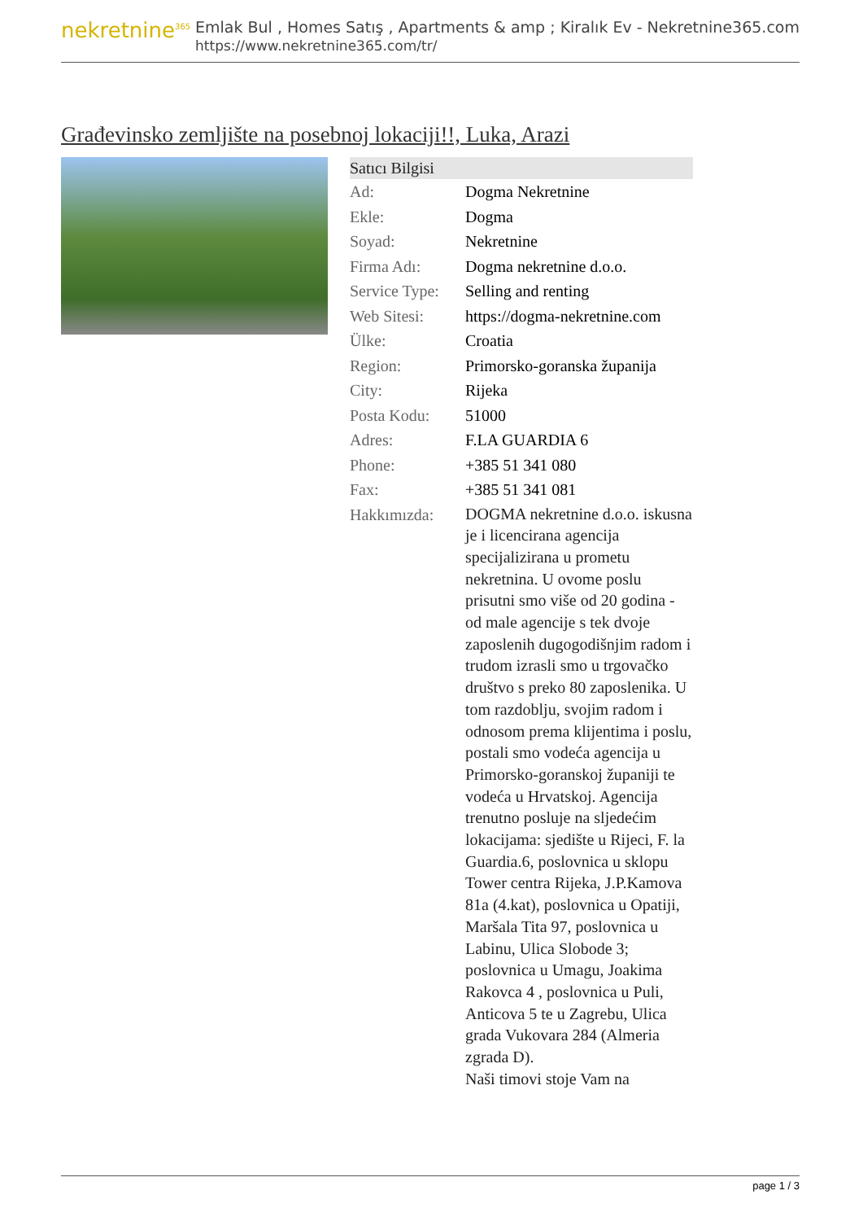nekretnine<sup>365</sup>
Emlak Bul , Homes Satış , Apartments & amp ; Kiralık Ev - Nekretnine365.com
https://www.nekretnine365.com/tr/
Građevinsko zemljište na posebnoj lokaciji!!, Luka, Arazi
| Satıcı Bilgisi | |
| --- | --- |
| Ad: | Dogma Nekretnine |
| Ekle: | Dogma |
| Soyad: | Nekretnine |
| Firma Adı: | Dogma nekretnine d.o.o. |
| Service Type: | Selling and renting |
| Web Sitesi: | https://dogma-nekretnine.com |
| Ülke: | Croatia |
| Region: | Primorsko-goranska županija |
| City: | Rijeka |
| Posta Kodu: | 51000 |
| Adres: | F.LA GUARDIA 6 |
| Phone: | +385 51 341 080 |
| Fax: | +385 51 341 081 |
| Hakkımızda: | DOGMA nekretnine d.o.o. iskusna je i licencirana agencija specijalizirana u prometu nekretnina. U ovome poslu prisutni smo više od 20 godina - od male agencije s tek dvoje zaposlenih dugogodišnjim radom i trudom izrasli smo u trgovačko društvo s preko 80 zaposlenika. U tom razdoblju, svojim radom i odnosom prema klijentima i poslu, postali smo vodeća agencija u Primorsko-goranskoj županiji te vodeća u Hrvatskoj. Agencija trenutno posluje na sljedećim lokacijama: sjedište u Rijeci, F. la Guardia.6, poslovnica u sklopu Tower centra Rijeka, J.P.Kamova 81a (4.kat), poslovnica u Opatiji, Maršala Tita 97, poslovnica u Labinu, Ulica Slobode 3; poslovnica u Umagu, Joakima Rakovca 4 , poslovnica u Puli, Anticova 5 te u Zagrebu, Ulica grada Vukovara 284 (Almeria zgrada D). Naši timovi stoje Vam na |
page 1 / 3